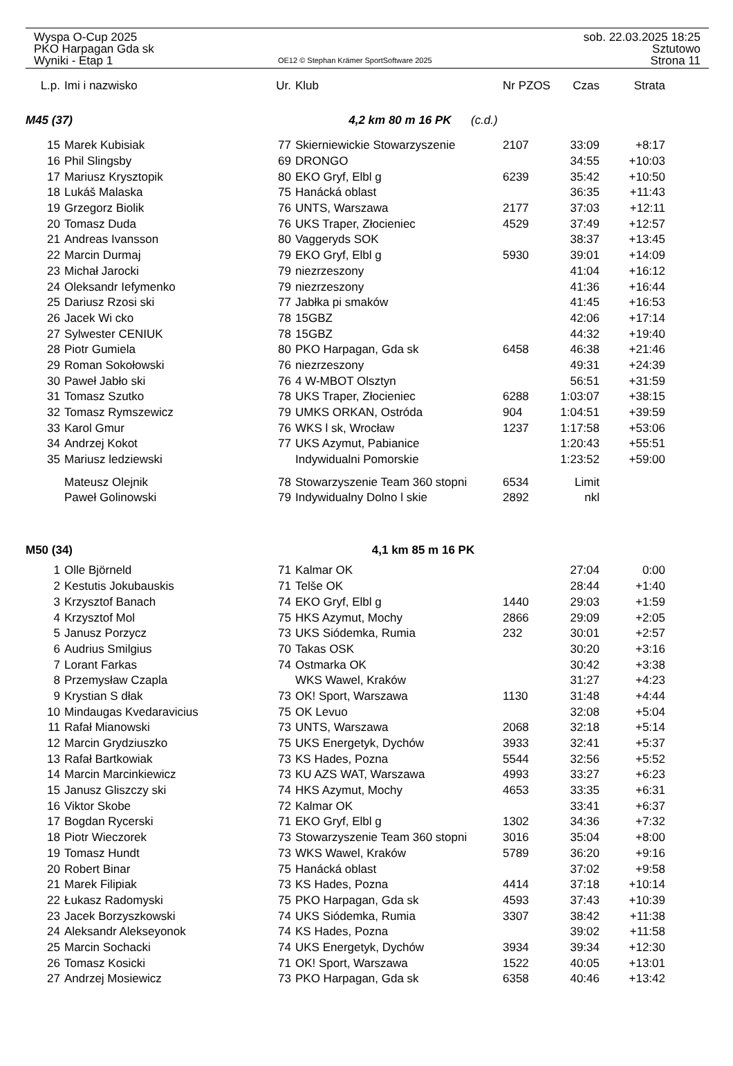Wyspa O-Cup 2025
PKO Harpagan Gda sk
Wyniki - Etap 1
OE12 © Stephan Krämer SportSoftware 2025
sob. 22.03.2025 18:25
Sztutowo
Strona 11
| L.p. | Imi i nazwisko | Ur. | Klub | Nr PZOS | Czas | Strata |
| --- | --- | --- | --- | --- | --- | --- |
| M45 (37) | | | 4,2 km 80 m 16 PK (c.d.) | | | |
| 15 | Marek Kubisiak | 77 | Skierniewickie Stowarzyszenie | 2107 | 33:09 | +8:17 |
| 16 | Phil Slingsby | 69 | DRONGO | | 34:55 | +10:03 |
| 17 | Mariusz Krysztopik | 80 | EKO Gryf, Elbl g | 6239 | 35:42 | +10:50 |
| 18 | Lukáš Malaska | 75 | Hanácká oblast | | 36:35 | +11:43 |
| 19 | Grzegorz Biolik | 76 | UNTS, Warszawa | 2177 | 37:03 | +12:11 |
| 20 | Tomasz Duda | 76 | UKS Traper, Złocieniec | 4529 | 37:49 | +12:57 |
| 21 | Andreas Ivansson | 80 | Vaggeryds SOK | | 38:37 | +13:45 |
| 22 | Marcin Durmaj | 79 | EKO Gryf, Elbl g | 5930 | 39:01 | +14:09 |
| 23 | Michał Jarocki | 79 | niezrzeszony | | 41:04 | +16:12 |
| 24 | Oleksandr Iefymenko | 79 | niezrzeszony | | 41:36 | +16:44 |
| 25 | Dariusz Rzosi ski | 77 | Jabłka pi smaków | | 41:45 | +16:53 |
| 26 | Jacek Wi cko | 78 | 15GBZ | | 42:06 | +17:14 |
| 27 | Sylwester CENIUK | 78 | 15GBZ | | 44:32 | +19:40 |
| 28 | Piotr Gumiela | 80 | PKO Harpagan, Gda sk | 6458 | 46:38 | +21:46 |
| 29 | Roman Sokołowski | 76 | niezrzeszony | | 49:31 | +24:39 |
| 30 | Paweł Jabło ski | 76 | 4 W-MBOT Olsztyn | | 56:51 | +31:59 |
| 31 | Tomasz Szutko | 78 | UKS Traper, Złocieniec | 6288 | 1:03:07 | +38:15 |
| 32 | Tomasz Rymszewicz | 79 | UMKS ORKAN, Ostróda | 904 | 1:04:51 | +39:59 |
| 33 | Karol Gmur | 76 | WKS l sk, Wrocław | 1237 | 1:17:58 | +53:06 |
| 34 | Andrzej Kokot | 77 | UKS Azymut, Pabianice | | 1:20:43 | +55:51 |
| 35 | Mariusz ledziewski | | Indywidualni Pomorskie | | 1:23:52 | +59:00 |
| | Mateusz Olejnik | 78 | Stowarzyszenie Team 360 stopni | 6534 | Limit | |
| | Paweł Golinowski | 79 | Indywidualny Dolno l skie | 2892 | nkl | |
| M50 (34) | | | 4,1 km 85 m 16 PK | | | |
| 1 | Olle Björneld | 71 | Kalmar OK | | 27:04 | 0:00 |
| 2 | Kestutis Jokubauskis | 71 | Telše OK | | 28:44 | +1:40 |
| 3 | Krzysztof Banach | 74 | EKO Gryf, Elbl g | 1440 | 29:03 | +1:59 |
| 4 | Krzysztof Mol | 75 | HKS Azymut, Mochy | 2866 | 29:09 | +2:05 |
| 5 | Janusz Porzycz | 73 | UKS Siódemka, Rumia | 232 | 30:01 | +2:57 |
| 6 | Audrius Smilgius | 70 | Takas OSK | | 30:20 | +3:16 |
| 7 | Lorant Farkas | 74 | Ostmarka OK | | 30:42 | +3:38 |
| 8 | Przemysław Czapla | | WKS Wawel, Kraków | | 31:27 | +4:23 |
| 9 | Krystian S dłak | 73 | OK! Sport, Warszawa | 1130 | 31:48 | +4:44 |
| 10 | Mindaugas Kvedaravicius | 75 | OK Levuo | | 32:08 | +5:04 |
| 11 | Rafał Mianowski | 73 | UNTS, Warszawa | 2068 | 32:18 | +5:14 |
| 12 | Marcin Grydziuszko | 75 | UKS Energetyk, Dychów | 3933 | 32:41 | +5:37 |
| 13 | Rafał Bartkowiak | 73 | KS Hades, Pozna | 5544 | 32:56 | +5:52 |
| 14 | Marcin Marcinkiewicz | 73 | KU AZS WAT, Warszawa | 4993 | 33:27 | +6:23 |
| 15 | Janusz Gliszczy ski | 74 | HKS Azymut, Mochy | 4653 | 33:35 | +6:31 |
| 16 | Viktor Skobe | 72 | Kalmar OK | | 33:41 | +6:37 |
| 17 | Bogdan Rycerski | 71 | EKO Gryf, Elbl g | 1302 | 34:36 | +7:32 |
| 18 | Piotr Wieczorek | 73 | Stowarzyszenie Team 360 stopni | 3016 | 35:04 | +8:00 |
| 19 | Tomasz Hundt | 73 | WKS Wawel, Kraków | 5789 | 36:20 | +9:16 |
| 20 | Robert Binar | 75 | Hanácká oblast | | 37:02 | +9:58 |
| 21 | Marek Filipiak | 73 | KS Hades, Pozna | 4414 | 37:18 | +10:14 |
| 22 | Łukasz Radomyski | 75 | PKO Harpagan, Gda sk | 4593 | 37:43 | +10:39 |
| 23 | Jacek Borzyszkowski | 74 | UKS Siódemka, Rumia | 3307 | 38:42 | +11:38 |
| 24 | Aleksandr Alekseyonok | 74 | KS Hades, Pozna | | 39:02 | +11:58 |
| 25 | Marcin Sochacki | 74 | UKS Energetyk, Dychów | 3934 | 39:34 | +12:30 |
| 26 | Tomasz Kosicki | 71 | OK! Sport, Warszawa | 1522 | 40:05 | +13:01 |
| 27 | Andrzej Mosiewicz | 73 | PKO Harpagan, Gda sk | 6358 | 40:46 | +13:42 |